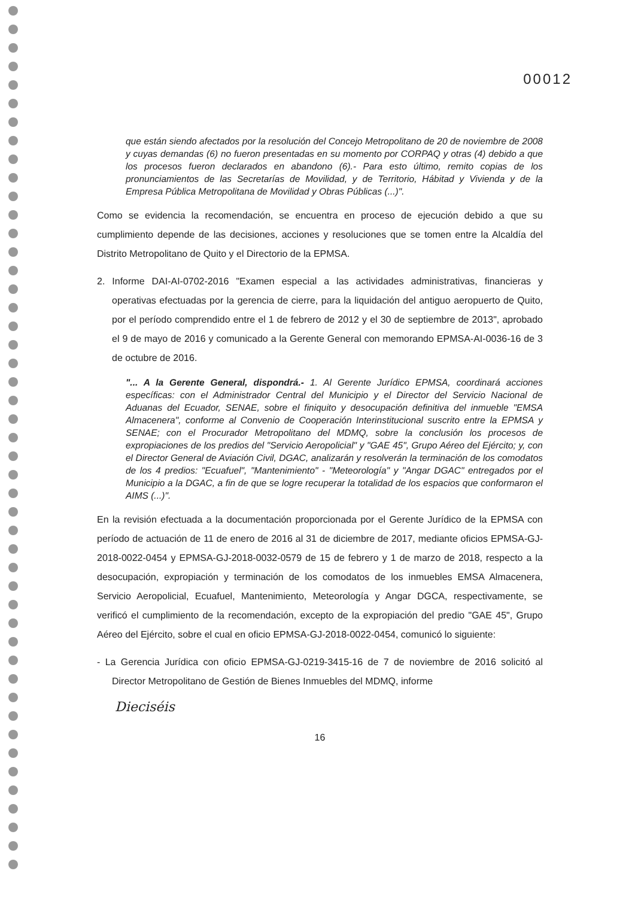00012
que están siendo afectados por la resolución del Concejo Metropolitano de 20 de noviembre de 2008 y cuyas demandas (6) no fueron presentadas en su momento por CORPAQ y otras (4) debido a que los procesos fueron declarados en abandono (6).- Para esto último, remito copias de los pronunciamientos de las Secretarías de Movilidad, y de Territorio, Hábitad y Vivienda y de la Empresa Pública Metropolitana de Movilidad y Obras Públicas (...)".
Como se evidencia la recomendación, se encuentra en proceso de ejecución debido a que su cumplimiento depende de las decisiones, acciones y resoluciones que se tomen entre la Alcaldía del Distrito Metropolitano de Quito y el Directorio de la EPMSA.
2. Informe DAI-AI-0702-2016 "Examen especial a las actividades administrativas, financieras y operativas efectuadas por la gerencia de cierre, para la liquidación del antiguo aeropuerto de Quito, por el período comprendido entre el 1 de febrero de 2012 y el 30 de septiembre de 2013", aprobado el 9 de mayo de 2016 y comunicado a la Gerente General con memorando EPMSA-AI-0036-16 de 3 de octubre de 2016.
"... A la Gerente General, dispondrá.- 1. Al Gerente Jurídico EPMSA, coordinará acciones específicas: con el Administrador Central del Municipio y el Director del Servicio Nacional de Aduanas del Ecuador, SENAE, sobre el finiquito y desocupación definitiva del inmueble "EMSA Almacenera", conforme al Convenio de Cooperación Interinstitucional suscrito entre la EPMSA y SENAE; con el Procurador Metropolitano del MDMQ, sobre la conclusión los procesos de expropiaciones de los predios del "Servicio Aeropolicial" y "GAE 45", Grupo Aéreo del Ejército; y, con el Director General de Aviación Civil, DGAC, analizarán y resolverán la terminación de los comodatos de los 4 predios: "Ecuafuel", "Mantenimiento" - "Meteorología" y "Angar DGAC" entregados por el Municipio a la DGAC, a fin de que se logre recuperar la totalidad de los espacios que conformaron el AIMS (...)".
En la revisión efectuada a la documentación proporcionada por el Gerente Jurídico de la EPMSA con período de actuación de 11 de enero de 2016 al 31 de diciembre de 2017, mediante oficios EPMSA-GJ-2018-0022-0454 y EPMSA-GJ-2018-0032-0579 de 15 de febrero y 1 de marzo de 2018, respecto a la desocupación, expropiación y terminación de los comodatos de los inmuebles EMSA Almacenera, Servicio Aeropolicial, Ecuafuel, Mantenimiento, Meteorología y Angar DGCA, respectivamente, se verificó el cumplimiento de la recomendación, excepto de la expropiación del predio "GAE 45", Grupo Aéreo del Ejército, sobre el cual en oficio EPMSA-GJ-2018-0022-0454, comunicó lo siguiente:
- La Gerencia Jurídica con oficio EPMSA-GJ-0219-3415-16 de 7 de noviembre de 2016 solicitó al Director Metropolitano de Gestión de Bienes Inmuebles del MDMQ, informe
Dieciséis
16